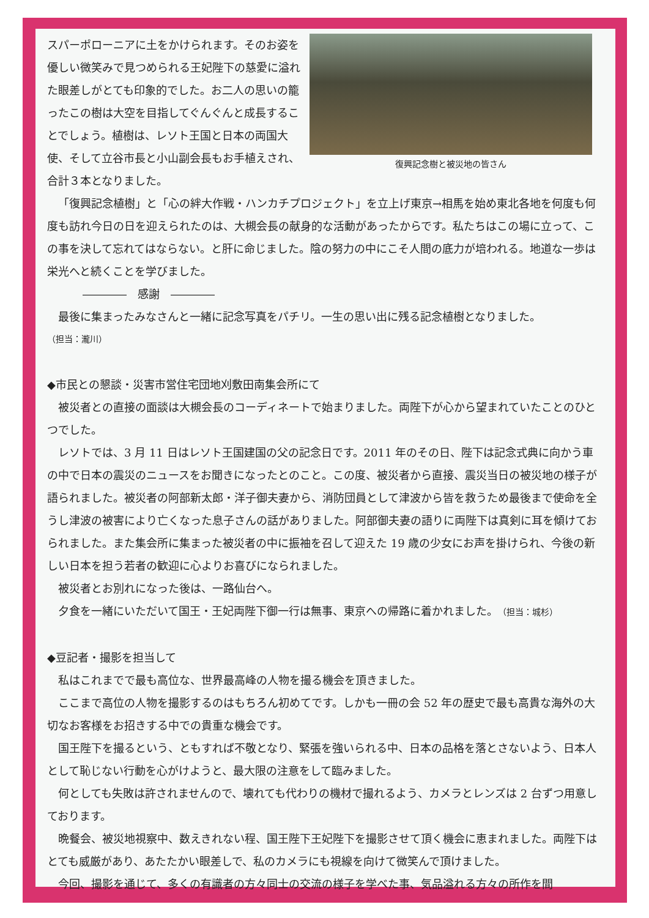スパーポローニアに土をかけられます。そのお姿を優しい微笑みで見つめられる王妃陛下の慈愛に溢れた眼差しがとても印象的でした。お二人の思いの籠ったこの樹は大空を目指してぐんぐんと成長することでしょう。植樹は、レソト王国と日本の両国大使、そして立谷市長と小山副会長もお手植えされ、合計３本となりました。
復興記念樹と被災地の皆さん
「復興記念植樹」と「心の絆大作戦・ハンカチプロジェクト」を立上げ東京→相馬を始め東北各地を何度も何度も訪れ今日の日を迎えられたのは、大槻会長の献身的な活動があったからです。私たちはこの場に立って、この事を決して忘れてはならない。と肝に命じました。陰の努力の中にこそ人間の底力が培われる。地道な一歩は栄光へと続くことを学びました。
――――　感謝　――――
最後に集まったみなさんと一緒に記念写真をパチリ。一生の思い出に残る記念植樹となりました。
（担当：瀧川）
◆市民との懇談・災害市営住宅団地刈敷田南集会所にて
被災者との直接の面談は大槻会長のコーディネートで始まりました。両陛下が心から望まれていたことのひとつでした。
レソトでは、3 月 11 日はレソト王国建国の父の記念日です。2011 年のその日、陛下は記念式典に向かう車の中で日本の震災のニュースをお聞きになったとのこと。この度、被災者から直接、震災当日の被災地の様子が語られました。被災者の阿部新太郎・洋子御夫妻から、消防団員として津波から皆を救うため最後まで使命を全うし津波の被害により亡くなった息子さんの話がありました。阿部御夫妻の語りに両陛下は真剣に耳を傾けておられました。また集会所に集まった被災者の中に振袖を召して迎えた 19 歳の少女にお声を掛けられ、今後の新しい日本を担う若者の歓迎に心よりお喜びになられました。
被災者とお別れになった後は、一路仙台へ。
夕食を一緒にいただいて国王・王妃両陛下御一行は無事、東京への帰路に着かれました。（担当：城杉）
◆豆記者・撮影を担当して
私はこれまでで最も高位な、世界最高峰の人物を撮る機会を頂きました。
ここまで高位の人物を撮影するのはもちろん初めてです。しかも一冊の会 52 年の歴史で最も高貴な海外の大切なお客様をお招きする中での貴重な機会です。
国王陛下を撮るという、ともすれば不敬となり、緊張を強いられる中、日本の品格を落とさないよう、日本人として恥じない行動を心がけようと、最大限の注意をして臨みました。
何としても失敗は許されませんので、壊れても代わりの機材で撮れるよう、カメラとレンズは 2 台ずつ用意しております。
晩餐会、被災地視察中、数えきれない程、国王陛下王妃陛下を撮影させて頂く機会に恵まれました。両陛下はとても威厳があり、あたたかい眼差しで、私のカメラにも視線を向けて微笑んで頂けました。
今回、撮影を通じて、多くの有識者の方々同士の交流の様子を学べた事、気品溢れる方々の所作を間